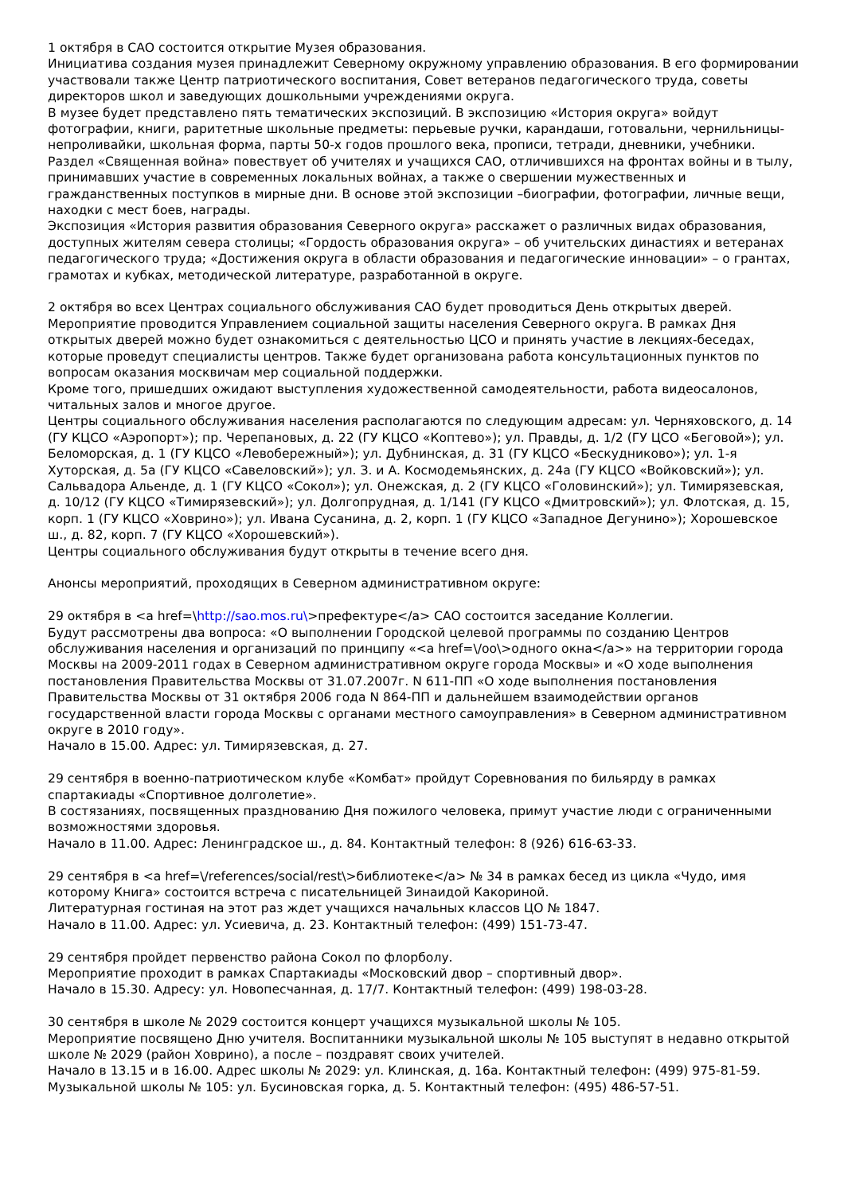1 октября в САО состоится открытие Музея образования.
Инициатива создания музея принадлежит Северному окружному управлению образования. В его формировании участвовали также Центр патриотического воспитания, Совет ветеранов педагогического труда, советы директоров школ и заведующих дошкольными учреждениями округа.
В музее будет представлено пять тематических экспозиций. В экспозицию «История округа» войдут фотографии, книги, раритетные школьные предметы: перьевые ручки, карандаши, готовальни, чернильницы-непроливайки, школьная форма, парты 50-х годов прошлого века, прописи, тетради, дневники, учебники.
Раздел «Священная война» повествует об учителях и учащихся САО, отличившихся на фронтах войны и в тылу, принимавших участие в современных локальных войнах, а также о свершении мужественных и гражданственных поступков в мирные дни. В основе этой экспозиции –биографии, фотографии, личные вещи, находки с мест боев, награды.
Экспозиция «История развития образования Северного округа» расскажет о различных видах образования, доступных жителям севера столицы; «Гордость образования округа» – об учительских династиях и ветеранах педагогического труда; «Достижения округа в области образования и педагогические инновации» – о грантах, грамотах и кубках, методической литературе, разработанной в округе.
2 октября во всех Центрах социального обслуживания САО будет проводиться День открытых дверей.
Мероприятие проводится Управлением социальной защиты населения Северного округа. В рамках Дня открытых дверей можно будет ознакомиться с деятельностью ЦСО и принять участие в лекциях-беседах, которые проведут специалисты центров. Также будет организована работа консультационных пунктов по вопросам оказания москвичам мер социальной поддержки.
Кроме того, пришедших ожидают выступления художественной самодеятельности, работа видеосалонов, читальных залов и многое другое.
Центры социального обслуживания населения располагаются по следующим адресам: ул. Черняховского, д. 14 (ГУ КЦСО «Аэропорт»); пр. Черепановых, д. 22 (ГУ КЦСО «Коптево»); ул. Правды, д. 1/2 (ГУ ЦСО «Беговой»); ул. Беломорская, д. 1 (ГУ КЦСО «Левобережный»); ул. Дубнинская, д. 31 (ГУ КЦСО «Бескудниково»); ул. 1-я Хуторская, д. 5а (ГУ КЦСО «Савеловский»); ул. З. и А. Космодемьянских, д. 24а (ГУ КЦСО «Войковский»); ул. Сальвадора Альенде, д. 1 (ГУ КЦСО «Сокол»); ул. Онежская, д. 2 (ГУ КЦСО «Головинский»); ул. Тимирязевская, д. 10/12 (ГУ КЦСО «Тимирязевский»); ул. Долгопрудная, д. 1/141 (ГУ КЦСО «Дмитровский»); ул. Флотская, д. 15, корп. 1 (ГУ КЦСО «Ховрино»); ул. Ивана Сусанина, д. 2, корп. 1 (ГУ КЦСО «Западное Дегунино»); Хорошевское ш., д. 82, корп. 7 (ГУ КЦСО «Хорошевский»).
Центры социального обслуживания будут открыты в течение всего дня.
Анонсы мероприятий, проходящих в Северном административном округе:
29 октября в <a href=\http://sao.mos.ru\>префектуре</a> САО состоится заседание Коллегии.
Будут рассмотрены два вопроса: «О выполнении Городской целевой программы по созданию Центров обслуживания населения и организаций по принципу «<a href=\/oo\>одного окна</a>» на территории города Москвы на 2009-2011 годах в Северном административном округе города Москвы» и «О ходе выполнения постановления Правительства Москвы от 31.07.2007г. N 611-ПП «О ходе выполнения постановления Правительства Москвы от 31 октября 2006 года N 864-ПП и дальнейшем взаимодействии органов государственной власти города Москвы с органами местного самоуправления» в Северном административном округе в 2010 году».
Начало в 15.00. Адрес: ул. Тимирязевская, д. 27.
29 сентября в военно-патриотическом клубе «Комбат» пройдут Соревнования по бильярду в рамках спартакиады «Спортивное долголетие».
В состязаниях, посвященных празднованию Дня пожилого человека, примут участие люди с ограниченными возможностями здоровья.
Начало в 11.00. Адрес: Ленинградское ш., д. 84. Контактный телефон: 8 (926) 616-63-33.
29 сентября в <a href=\/references/social/rest\>библиотеке</a> № 34 в рамках бесед из цикла «Чудо, имя которому Книга» состоится встреча с писательницей Зинаидой Какориной.
Литературная гостиная на этот раз ждет учащихся начальных классов ЦО № 1847.
Начало в 11.00. Адрес: ул. Усиевича, д. 23. Контактный телефон: (499) 151-73-47.
29 сентября пройдет первенство района Сокол по флорболу.
Мероприятие проходит в рамках Спартакиады «Московский двор – спортивный двор».
Начало в 15.30. Адресу: ул. Новопесчанная, д. 17/7. Контактный телефон: (499) 198-03-28.
30 сентября в школе № 2029 состоится концерт учащихся музыкальной школы № 105.
Мероприятие посвящено Дню учителя. Воспитанники музыкальной школы № 105 выступят в недавно открытой школе № 2029 (район Ховрино), а после – поздравят своих учителей.
Начало в 13.15 и в 16.00. Адрес школы № 2029: ул. Клинская, д. 16а. Контактный телефон: (499) 975-81-59. Музыкальной школы № 105: ул. Бусиновская горка, д. 5. Контактный телефон: (495) 486-57-51.